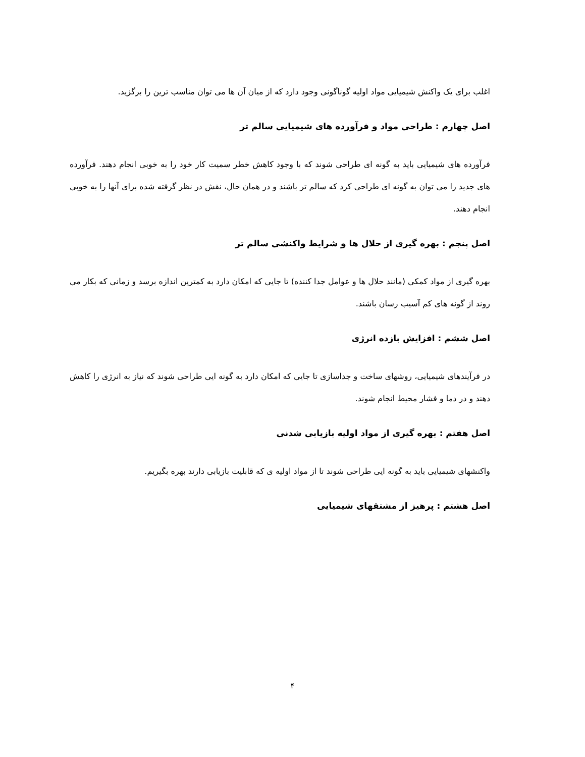اغلب برای یک واکنش شیمیایی مواد اولیه گوناگونی وجود دارد که از میان آن ها می توان مناسب ترین را برگزید.
اصل چهارم : طراحی مواد و فرآورده های شیمیایی سالم تر
فرآورده های شیمیایی باید به گونه ای طراحی شوند که با وجود کاهش خطر سمیت کار خود را به خوبی انجام دهند. فرآورده های جدید را می توان به گونه ای طراحی کرد که سالم تر باشند و در همان حال، نقش در نظر گرفته شده برای آنها را به خوبی انجام دهند.
اصل پنجم : بهره گیری از حلال ها و شرایط واکنشی سالم تر
بهره گیری از مواد کمکی (مانند حلال ها و عوامل جدا کننده) تا جایی که امکان دارد به کمترین اندازه برسد و زمانی که بکار می روند از گونه های کم آسیب رسان باشند.
اصل ششم : افزایش بازده انرژی
در فرآیندهای شیمیایی، روشهای ساخت و جداسازی تا جایی که امکان دارد به گونه ایی طراحی شوند که نیاز به انرژی را کاهش دهند و در دما و فشار محیط انجام شوند.
اصل هفتم : بهره گیری از مواد اولیه بازیابی شدنی
واکنشهای شیمیایی باید به گونه ایی طراحی شوند تا از مواد اولیه ی که قابلیت بازیابی دارند بهره بگیریم.
اصل هشتم : پرهیز از مشتقهای شیمیایی
۴